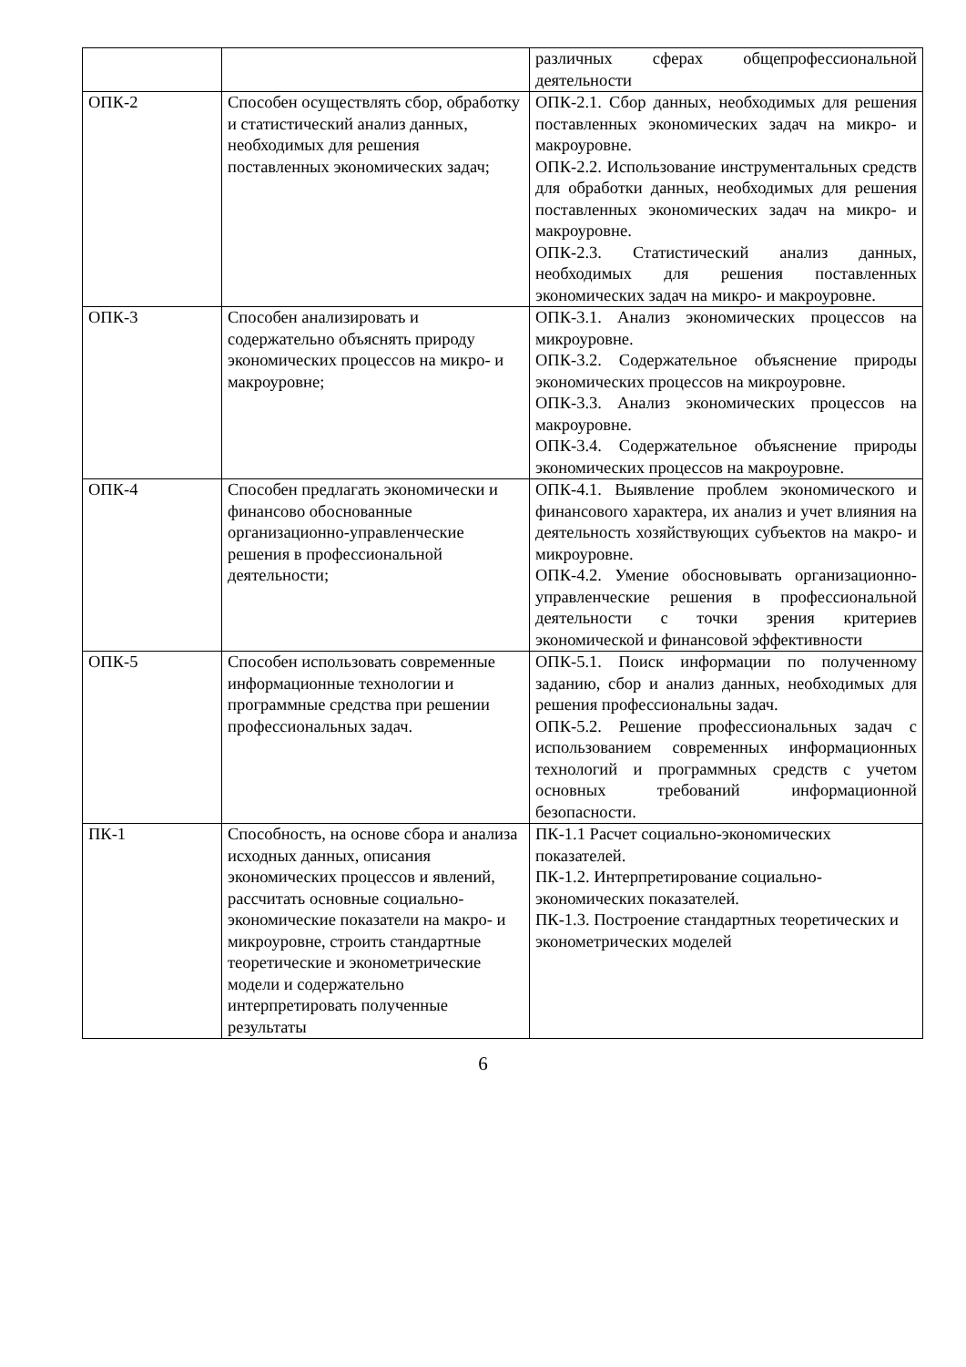| | | различных сферах общепрофессиональной деятельности |
| ОПК-2 | Способен осуществлять сбор, обработку и статистический анализ данных, необходимых для решения поставленных экономических задач; | ОПК-2.1. Сбор данных, необходимых для решения поставленных экономических задач на микро- и макроуровне. ОПК-2.2. Использование инструментальных средств для обработки данных, необходимых для решения поставленных экономических задач на микро- и макроуровне. ОПК-2.3. Статистический анализ данных, необходимых для решения поставленных экономических задач на микро- и макроуровне. |
| ОПК-3 | Способен анализировать и содержательно объяснять природу экономических процессов на микро- и макроуровне; | ОПК-3.1. Анализ экономических процессов на микроуровне. ОПК-3.2. Содержательное объяснение природы экономических процессов на микроуровне. ОПК-3.3. Анализ экономических процессов на макроуровне. ОПК-3.4. Содержательное объяснение природы экономических процессов на макроуровне. |
| ОПК-4 | Способен предлагать экономически и финансово обоснованные организационно-управленческие решения в профессиональной деятельности; | ОПК-4.1. Выявление проблем экономического и финансового характера, их анализ и учет влияния на деятельность хозяйствующих субъектов на макро- и микроуровне. ОПК-4.2. Умение обосновывать организационно-управленческие решения в профессиональной деятельности с точки зрения критериев экономической и финансовой эффективности |
| ОПК-5 | Способен использовать современные информационные технологии и программные средства при решении профессиональных задач. | ОПК-5.1. Поиск информации по полученному заданию, сбор и анализ данных, необходимых для решения профессиональны задач. ОПК-5.2. Решение профессиональных задач с использованием современных информационных технологий и программных средств с учетом основных требований информационной безопасности. |
| ПК-1 | Способность, на основе сбора и анализа исходных данных, описания экономических процессов и явлений, рассчитать основные социально-экономические показатели на макро- и микроуровне, строить стандартные теоретические и эконометрические модели и содержательно интерпретировать полученные результаты | ПК-1.1 Расчет социально-экономических показателей. ПК-1.2. Интерпретирование социально-экономических показателей. ПК-1.3. Построение стандартных теоретических и эконометрических моделей |
6